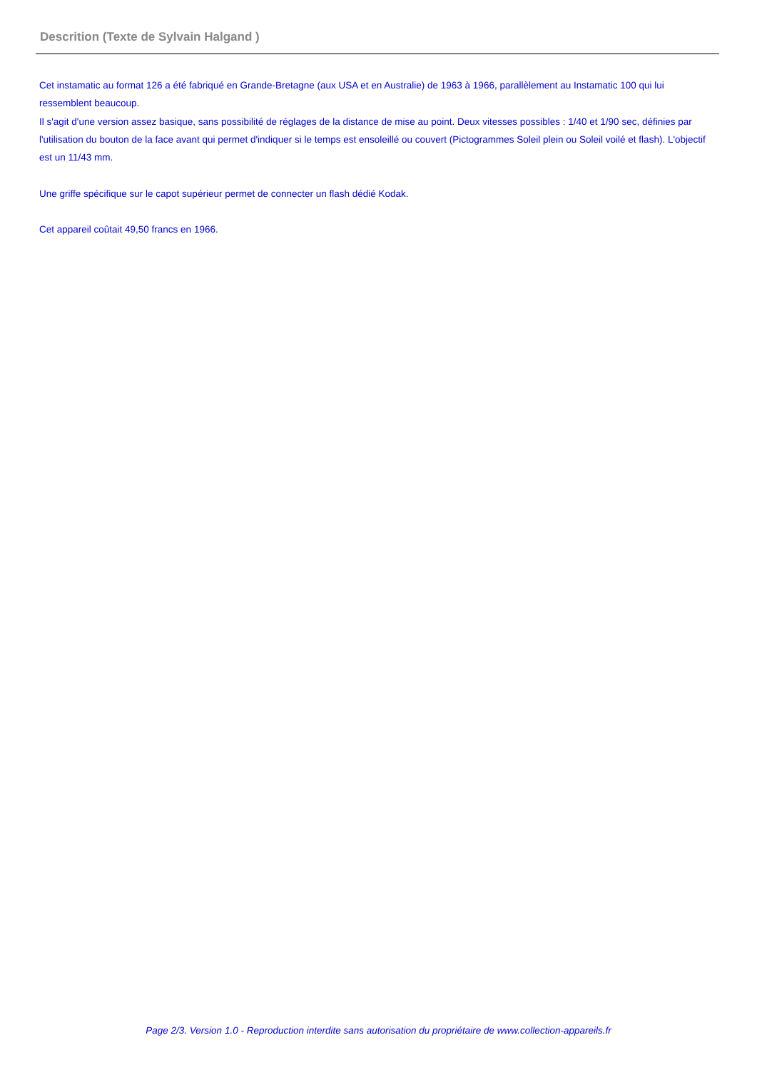Descrition (Texte de Sylvain Halgand )
Cet instamatic au format 126 a été fabriqué en Grande-Bretagne (aux USA et en Australie) de 1963 à 1966, parallèlement au Instamatic 100 qui lui ressemblent beaucoup.
Il s'agit d'une version assez basique, sans possibilité de réglages de la distance de mise au point. Deux vitesses possibles : 1/40 et 1/90 sec, définies par l'utilisation du bouton de la face avant qui permet d'indiquer si le temps est ensoleillé ou couvert (Pictogrammes Soleil plein ou Soleil voilé et flash). L'objectif est un 11/43 mm.
Une griffe spécifique sur le capot supérieur permet de connecter un flash dédié Kodak.
Cet appareil coûtait 49,50 francs en 1966.
Page 2/3. Version 1.0 - Reproduction interdite sans autorisation du propriétaire de www.collection-appareils.fr